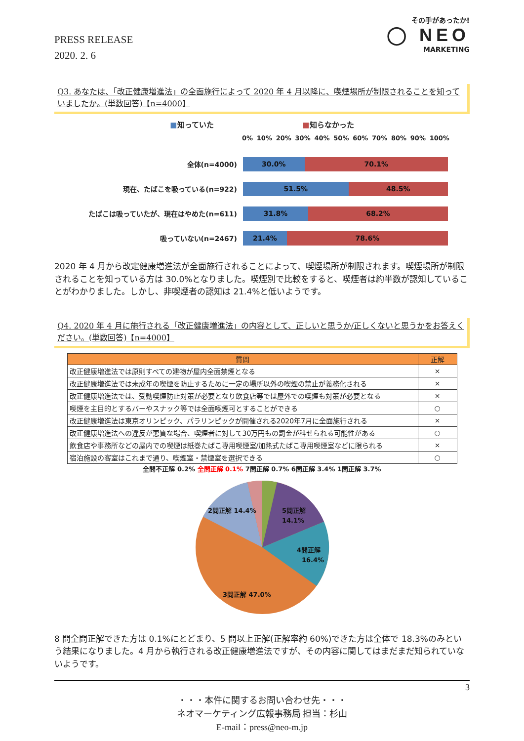PRESS RELEASE
2020. 2. 6
その手があったか!
◯ NEO
MARKETING
Q3. あなたは、「改正健康増進法」の全面施行によって 2020 年 4 月以降に、喫煙場所が制限されることを知っていましたか。(単数回答)【n=4000】
■知っていた ■知らなかった
0% 10% 20% 30% 40% 50% 60% 70% 80% 90% 100%
全体(n=4000)
30.0% 70.1%
現在、たばこを吸っている(n=922)
51.5% 48.5%
たばこは吸っていたが、現在はやめた(n=611)
31.8% 68.2%
吸っていない(n=2467)
21.4% 78.6%
2020 年 4 月から改定健康増進法が全面施行されることによって、喫煙場所が制限されます。喫煙場所が制限されることを知っている方は 30.0%となりました。喫煙別で比較をすると、喫煙者は約半数が認知していることがわかりました。しかし、非喫煙者の認知は 21.4%と低いようです。
Q4. 2020 年 4 月に施行される「改正健康増進法」の内容として、正しいと思うか/正しくないと思うかをお答えください。(単数回答)【n=4000】
| 質問 | 正解 |
| --- | --- |
| 改正健康増進法では原則すべての建物が屋内全面禁煙となる | × |
| 改正健康増進法では未成年の喫煙を防止するために一定の場所以外の喫煙の禁止が義務化される | × |
| 改正健康増進法では、受動喫煙防止対策が必要となり飲食店等では屋外での喫煙も対策が必要となる | × |
| 喫煙を主目的とするバーやスナック等では全面喫煙可とすることができる | ○ |
| 改正健康増進法は東京オリンピック、パラリンピックが開催される2020年7月に全面施行される | × |
| 改正健康増進法への違反が悪質な場合、喫煙者に対して30万円もの罰金が科せられる可能性がある | ○ |
| 飲食店や事務所などの屋内での喫煙は紙巻たばこ専用喫煙室/加熱式たばこ専用喫煙室などに限られる | × |
| 宿泊施設の客室はこれまで通り、喫煙室・禁煙室を選択できる | ○ |
全問不正解 0.2% 全問正解 0.1% 7問正解 0.7% 6問正解 3.4% 1問正解 3.7%
5問正解
14.1%
4問正解
16.4%
2問正解 14.4%
3問正解 47.0%
8 問全問正解できた方は 0.1%にとどまり、5 問以上正解(正解率約 60%)できた方は全体で 18.3%のみという結果になりました。4 月から執行される改正健康増進法ですが、その内容に関してはまだまだ知られていないようです。
3
・・・本件に関するお問い合わせ先・・・
ネオマーケティング広報事務局 担当：杉山
E-mail：press@neo-m.jp